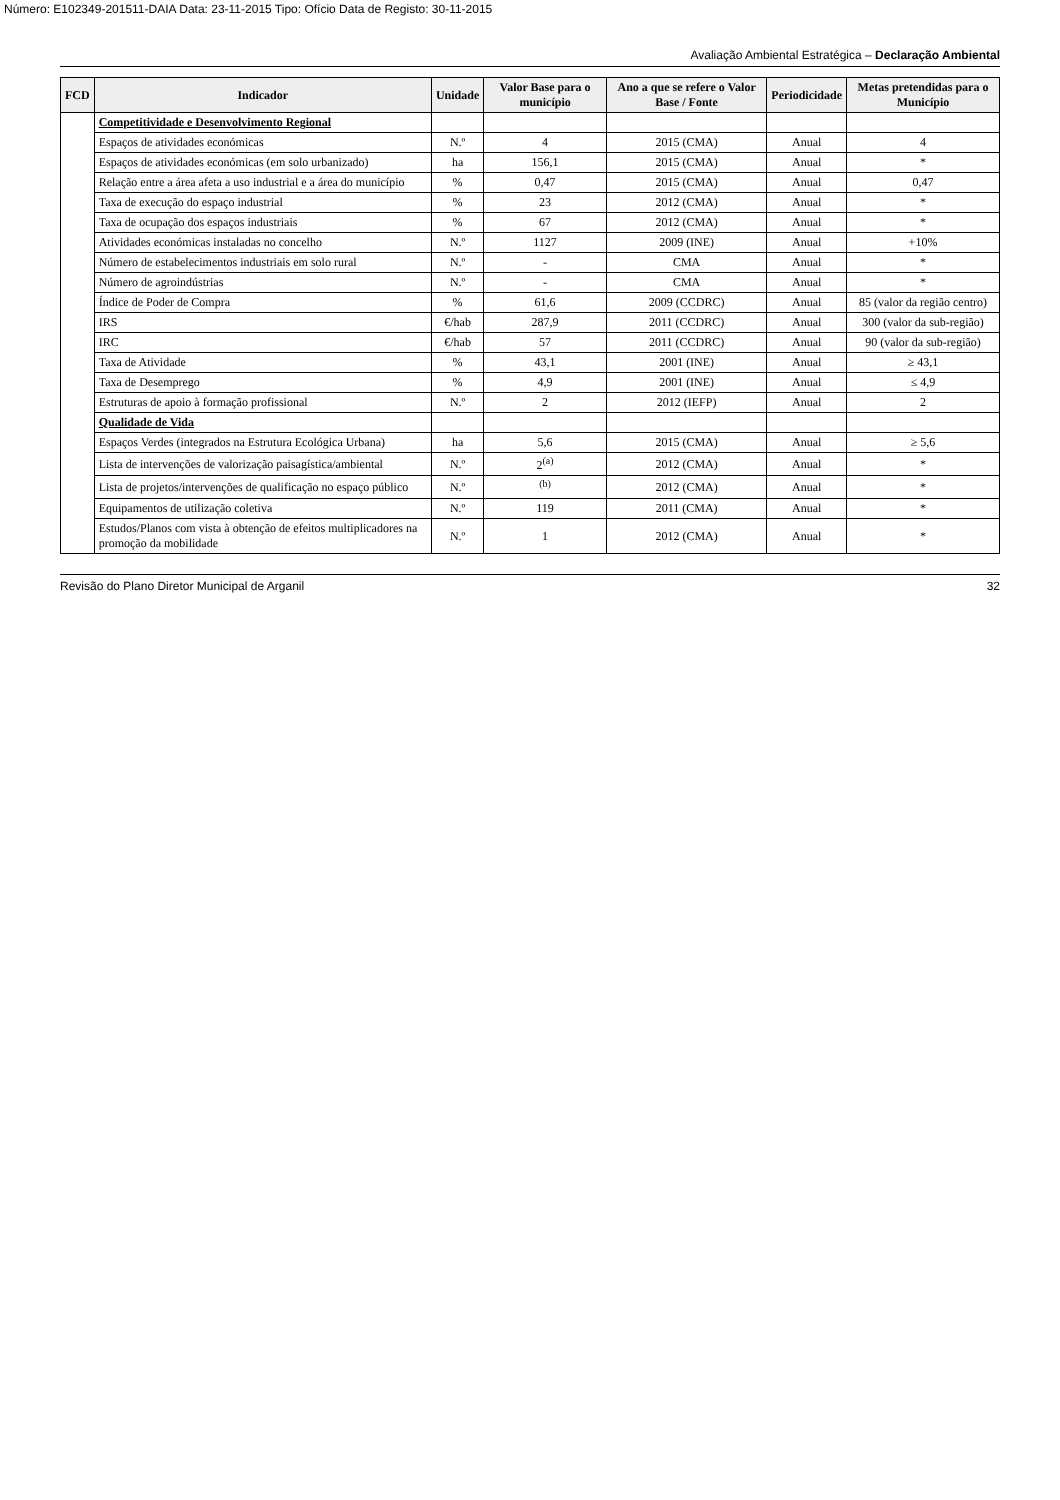Número: E102349-201511-DAIA Data: 23-11-2015 Tipo: Ofício Data de Registo: 30-11-2015
Avaliação Ambiental Estratégica – Declaração Ambiental
| FCD | Indicador | Unidade | Valor Base para o município | Ano a que se refere o Valor Base / Fonte | Periodicidade | Metas pretendidas para o Município |
| --- | --- | --- | --- | --- | --- | --- |
| | Competitividade e Desenvolvimento Regional | | | | | |
| | Espaços de atividades económicas | N.º | 4 | 2015 (CMA) | Anual | 4 |
| | Espaços de atividades económicas (em solo urbanizado) | ha | 156,1 | 2015 (CMA) | Anual | * |
| | Relação entre a área afeta a uso industrial e a área do município | % | 0,47 | 2015 (CMA) | Anual | 0,47 |
| | Taxa de execução do espaço industrial | % | 23 | 2012 (CMA) | Anual | * |
| | Taxa de ocupação dos espaços industriais | % | 67 | 2012 (CMA) | Anual | * |
| | Atividades económicas instaladas no concelho | N.º | 1127 | 2009 (INE) | Anual | +10% |
| | Número de estabelecimentos industriais em solo rural | N.º | - | CMA | Anual | * |
| | Número de agroindústrias | N.º | - | CMA | Anual | * |
| | Índice de Poder de Compra | % | 61,6 | 2009 (CCDRC) | Anual | 85 (valor da região centro) |
| | IRS | €/hab | 287,9 | 2011 (CCDRC) | Anual | 300 (valor da sub-região) |
| | IRC | €/hab | 57 | 2011 (CCDRC) | Anual | 90 (valor da sub-região) |
| | Taxa de Atividade | % | 43,1 | 2001 (INE) | Anual | ≥ 43,1 |
| | Taxa de Desemprego | % | 4,9 | 2001 (INE) | Anual | ≤ 4,9 |
| | Estruturas de apoio à formação profissional | N.º | 2 | 2012 (IEFP) | Anual | 2 |
| | Qualidade de Vida | | | | | |
| | Espaços Verdes (integrados na Estrutura Ecológica Urbana) | ha | 5,6 | 2015 (CMA) | Anual | ≥ 5,6 |
| | Lista de intervenções de valorização paisagística/ambiental | N.º | 2<sup>(a)</sup> | 2012 (CMA) | Anual | * |
| | Lista de projetos/intervenções de qualificação no espaço público | N.º | <sup>(b)</sup> | 2012 (CMA) | Anual | * |
| | Equipamentos de utilização coletiva | N.º | 119 | 2011 (CMA) | Anual | * |
| | Estudos/Planos com vista à obtenção de efeitos multiplicadores na promoção da mobilidade | N.º | 1 | 2012 (CMA) | Anual | * |
Revisão do Plano Diretor Municipal de Arganil 32